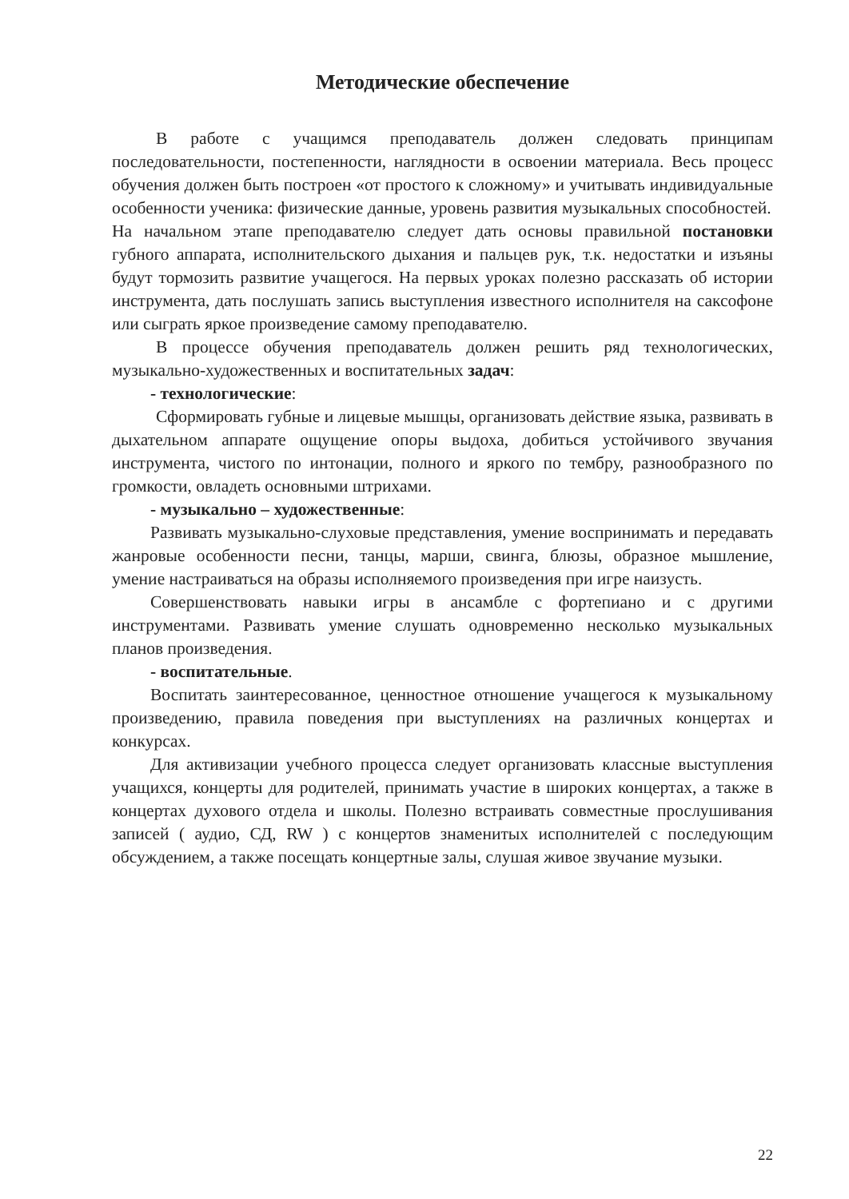Методические обеспечение
В работе с учащимся преподаватель должен следовать принципам последовательности, постепенности, наглядности в освоении материала. Весь процесс обучения должен быть построен «от простого к сложному» и учитывать индивидуальные особенности ученика: физические данные, уровень развития музыкальных способностей.
На начальном этапе преподавателю следует дать основы правильной постановки губного аппарата, исполнительского дыхания и пальцев рук, т.к. недостатки и изъяны будут тормозить развитие учащегося. На первых уроках полезно рассказать об истории инструмента, дать послушать запись выступления известного исполнителя на саксофоне или сыграть яркое произведение самому преподавателю.
В процессе обучения преподаватель должен решить ряд технологических, музыкально-художественных и воспитательных задач:
- технологические:
Сформировать губные и лицевые мышцы, организовать действие языка, развивать в дыхательном аппарате ощущение опоры выдоха, добиться устойчивого звучания инструмента, чистого по интонации, полного и яркого по тембру, разнообразного по громкости, овладеть основными штрихами.
- музыкально – художественные:
Развивать музыкально-слуховые представления, умение воспринимать и передавать жанровые особенности песни, танцы, марши, свинга, блюзы, образное мышление, умение настраиваться на образы исполняемого произведения при игре наизусть.
Совершенствовать навыки игры в ансамбле с фортепиано и с другими инструментами. Развивать умение слушать одновременно несколько музыкальных планов произведения.
- воспитательные.
Воспитать заинтересованное, ценностное отношение учащегося к музыкальному произведению, правила поведения при выступлениях на различных концертах и конкурсах.
Для активизации учебного процесса следует организовать классные выступления учащихся, концерты для родителей, принимать участие в широких концертах, а также в концертах духового отдела и школы. Полезно встраивать совместные прослушивания записей ( аудио, СД, RW ) с концертов знаменитых исполнителей с последующим обсуждением, а также посещать концертные залы, слушая живое звучание музыки.
22